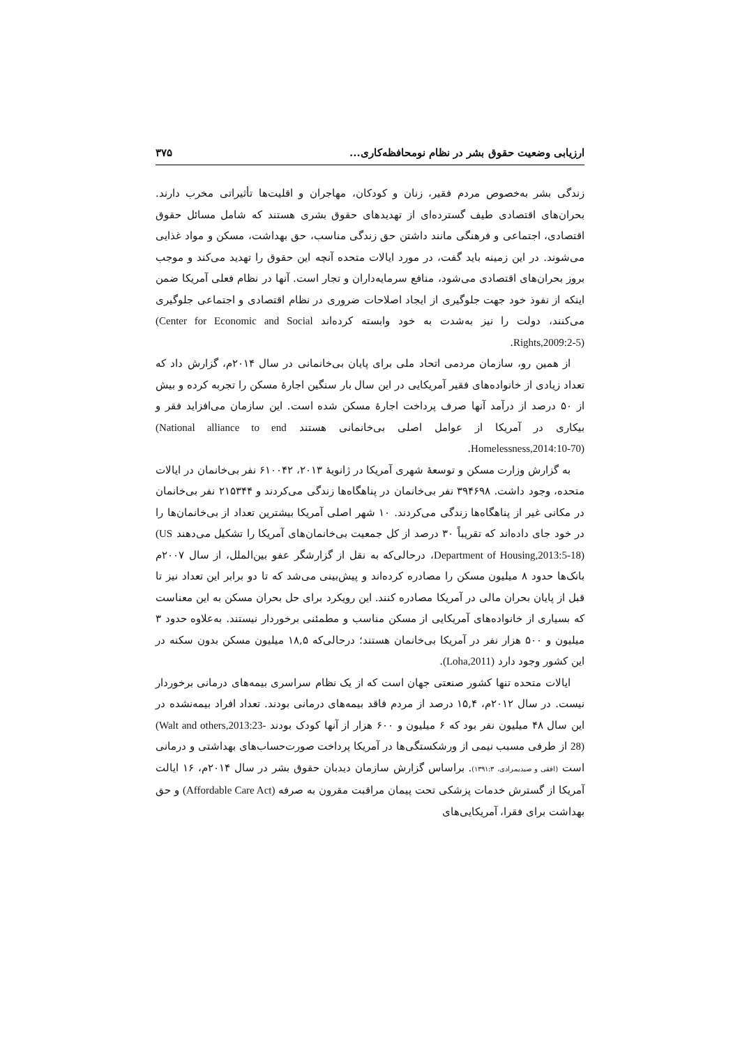ارزیابی وضعیت حقوق بشر در نظام نومحافظه‌کاری... ۳۷۵
زندگی بشر به‌خصوص مردم فقیر، زنان و کودکان، مهاجران و اقلیت‌ها تأثیراتی مخرب دارند. بحران‌های اقتصادی طیف گسترده‌ای از تهدیدهای حقوق بشری هستند که شامل مسائل حقوق اقتصادی، اجتماعی و فرهنگی مانند داشتن حق زندگی مناسب، حق بهداشت، مسکن و مواد غذایی می‌شوند. در این زمینه باید گفت، در مورد ایالات متحده آنچه این حقوق را تهدید می‌کند و موجب بروز بحران‌های اقتصادی می‌شود، منافع سرمایه‌داران و تجار است. آنها در نظام فعلی آمریکا ضمن اینکه از نفوذ خود جهت جلوگیری از ایجاد اصلاحات ضروری در نظام اقتصادی و اجتماعی جلوگیری می‌کنند، دولت را نیز به‌شدت به خود وابسته کرده‌اند (Center for Economic and Social Rights,2009:2-5).
از همین رو، سازمان مردمی اتحاد ملی برای پایان بی‌خانمانی در سال ۲۰۱۴م، گزارش داد که تعداد زیادی از خانواده‌های فقیر آمریکایی در این سال بار سنگین اجارهٔ مسکن را تجربه کرده و بیش از ۵۰ درصد از درآمد آنها صرف پرداخت اجارهٔ مسکن شده است. این سازمان می‌افزاید فقر و بیکاری در آمریکا از عوامل اصلی بی‌خانمانی هستند (National alliance to end Homelessness,2014:10-70).
به گزارش وزارت مسکن و توسعهٔ شهری آمریکا در ژانویهٔ ۲۰۱۳، ۶۱۰۰۴۲ نفر بی‌خانمان در ایالات متحده، وجود داشت. ۳۹۴۶۹۸ نفر بی‌خانمان در پناهگاه‌ها زندگی می‌کردند و ۲۱۵۳۴۴ نفر بی‌خانمان در مکانی غیر از پناهگاه‌ها زندگی می‌کردند. ۱۰ شهر اصلی آمریکا بیشترین تعداد از بی‌خانمان‌ها را در خود جای داده‌اند که تقریباً ۳۰ درصد از کل جمعیت بی‌خانمان‌های آمریکا را تشکیل می‌دهند (US Department of Housing,2013:5-18)، درحالی‌که به نقل از گزارشگر عفو بین‌الملل، از سال ۲۰۰۷م بانک‌ها حدود ۸ میلیون مسکن را مصادره کرده‌اند و پیش‌بینی می‌شد که تا دو برابر این تعداد نیز تا قبل از پایان بحران مالی در آمریکا مصادره کنند. این رویکرد برای حل بحران مسکن به این معناست که بسیاری از خانواده‌های آمریکایی از مسکن مناسب و مطمئنی برخوردار نیستند. به‌علاوه حدود ۳ میلیون و ۵۰۰ هزار نفر در آمریکا بی‌خانمان هستند؛ درحالی‌که ۱۸,۵ میلیون مسکن بدون سکنه در این کشور وجود دارد (Loha,2011).
ایالات متحده تنها کشور صنعتی جهان است که از یک نظام سراسری بیمه‌های درمانی برخوردار نیست. در سال ۲۰۱۲م، ۱۵,۴ درصد از مردم فاقد بیمه‌های درمانی بودند. تعداد افراد بیمه‌نشده در این سال ۴۸ میلیون نفر بود که ۶ میلیون و ۶۰۰ هزار از آنها کودک بودند (Walt and others,2013:23-28) از طرفی مسبب نیمی از ورشکستگی‌ها در آمریکا پرداخت صورت‌حساب‌های بهداشتی و درمانی است (افقی و صیدیمرادی، ۱۳۹۱:۳). براساس گزارش سازمان دیدبان حقوق بشر در سال ۲۰۱۴م، ۱۶ ایالت آمریکا از گسترش خدمات پزشکی تحت پیمان مراقبت مقرون به صرفه (Affordable Care Act) و حق بهداشت برای فقرا، آمریکایی‌های